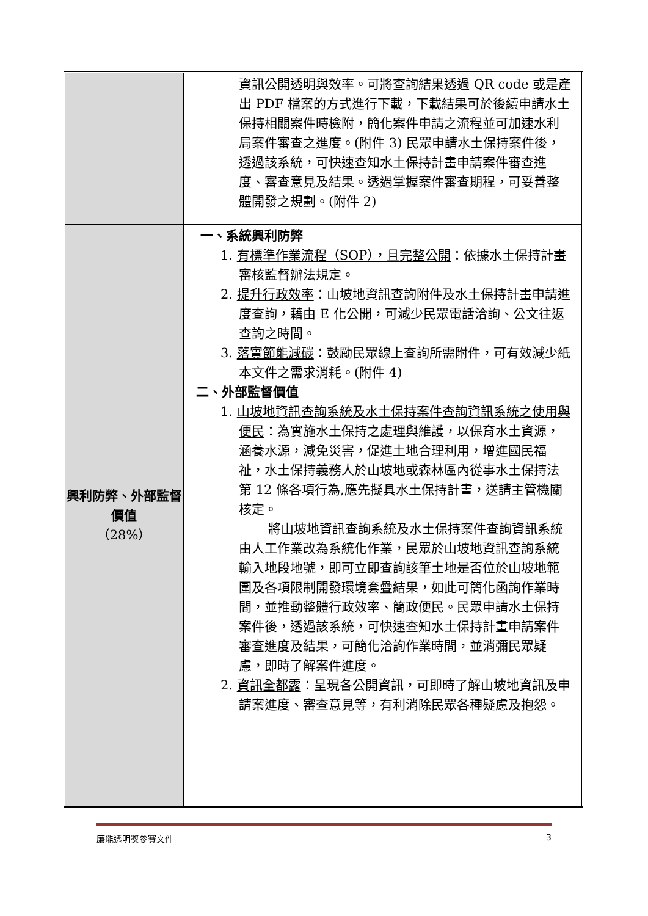| | 資訊公開透明與效率。可將查詢結果透過 QR code 或是產出 PDF 檔案的方式進行下載，下載結果可於後續申請水土保持相關案件時檢附，簡化案件申請之流程並可加速水利局案件審查之進度。(附件 3) 民眾申請水土保持案件後，透過該系統，可快速查知水土保持計畫申請案件審查進度、審查意見及結果。透過掌握案件審查期程，可妥善整體開發之規劃。(附件 2) |
| 興利防弊、外部監督價值 （28%） | 一、系統興利防弊 1. 有標準作業流程（SOP），且完整公開 ：依據水土保持計畫審核監督辦法規定。 2. 提升行政效率 ：山坡地資訊查詢附件及水土保持計畫申請進度查詢，藉由 E 化公開，可減少民眾電話洽詢、公文往返查詢之時間。 3. 落實節能減碳 ：鼓勵民眾線上查詢所需附件，可有效減少紙本文件之需求消耗。(附件 4) 二、外部監督價值 1. 山坡地資訊查詢系統及水土保持案件查詢資訊系統之使用與便民 ：為實施水土保持之處理與維護，以保育水土資源，涵養水源，減免災害，促進土地合理利用，增進國民福祉，水土保持義務人於山坡地或森林區內從事水土保持法第 12 條各項行為,應先擬具水土保持計畫，送請主管機關核定。 將山坡地資訊查詢系統及水土保持案件查詢資訊系統由人工作業改為系統化作業，民眾於山坡地資訊查詢系統輸入地段地號，即可立即查詢該筆土地是否位於山坡地範圍及各項限制開發環境套疊結果，如此可簡化函詢作業時間，並推動整體行政效率、簡政便民。民眾申請水土保持案件後，透過該系統，可快速查知水土保持計畫申請案件審查進度及結果，可簡化洽詢作業時間，並消彌民眾疑慮，即時了解案件進度。 2. 資訊全都露 ：呈現各公開資訊，可即時了解山坡地資訊及申請案進度、審查意見等，有利消除民眾各種疑慮及抱怨。 |
廉能透明獎參賽文件 3